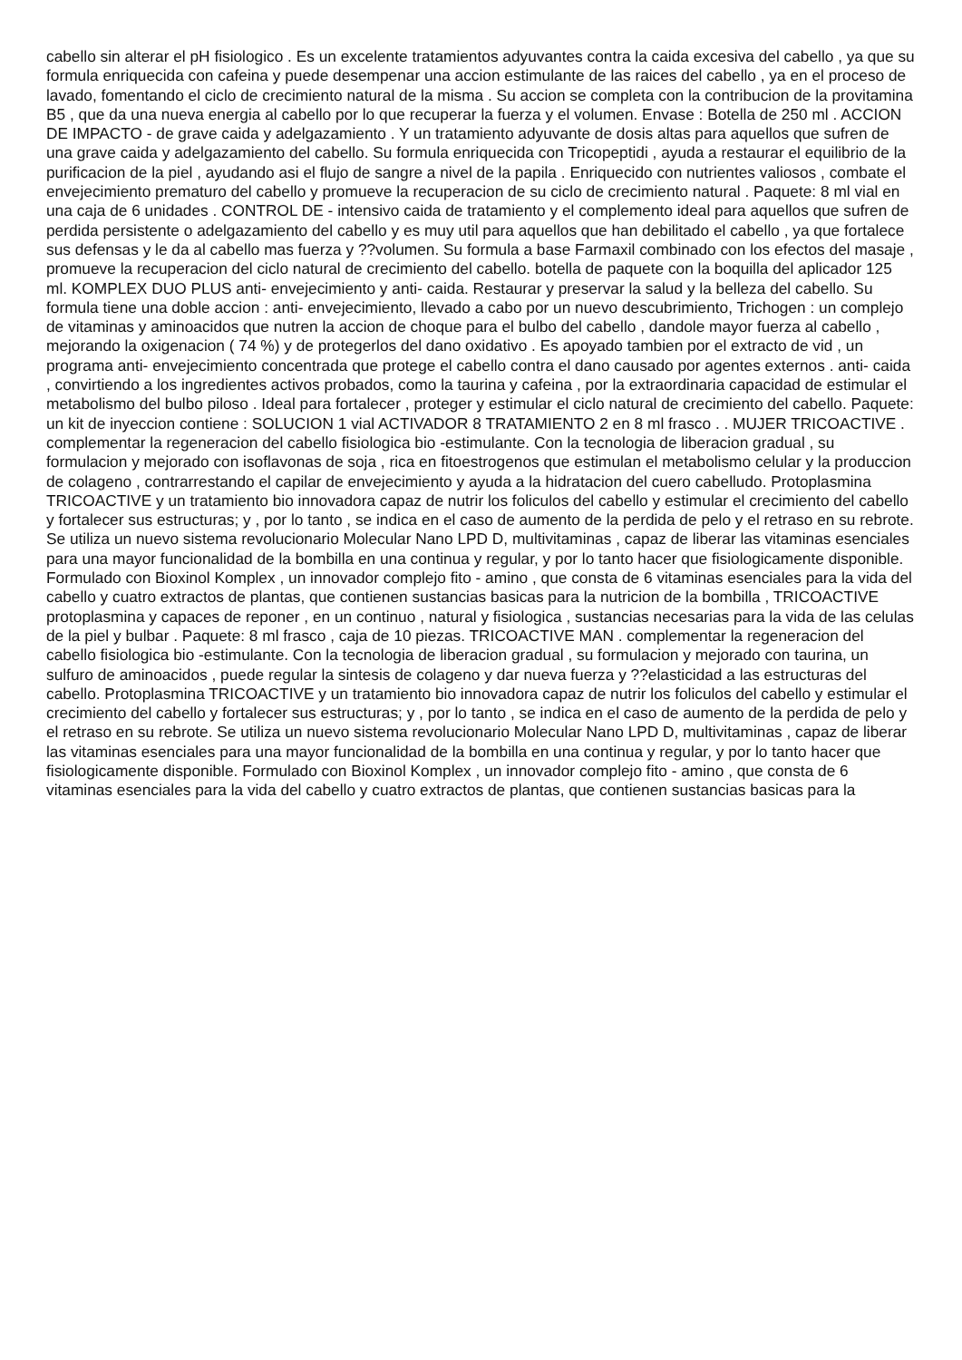cabello sin alterar el pH fisiologico . Es un excelente tratamientos adyuvantes contra la caida excesiva del cabello , ya que su formula enriquecida con cafeina y puede desempenar una accion estimulante de las raices del cabello , ya en el proceso de lavado, fomentando el ciclo de crecimiento natural de la misma . Su accion se completa con la contribucion de la provitamina B5 , que da una nueva energia al cabello por lo que recuperar la fuerza y el volumen. Envase : Botella de 250 ml . ACCION DE IMPACTO - de grave caida y adelgazamiento . Y un tratamiento adyuvante de dosis altas para aquellos que sufren de una grave caida y adelgazamiento del cabello. Su formula enriquecida con Tricopeptidi , ayuda a restaurar el equilibrio de la purificacion de la piel , ayudando asi el flujo de sangre a nivel de la papila . Enriquecido con nutrientes valiosos , combate el envejecimiento prematuro del cabello y promueve la recuperacion de su ciclo de crecimiento natural . Paquete: 8 ml vial en una caja de 6 unidades . CONTROL DE - intensivo caida de tratamiento y el complemento ideal para aquellos que sufren de perdida persistente o adelgazamiento del cabello y es muy util para aquellos que han debilitado el cabello , ya que fortalece sus defensas y le da al cabello mas fuerza y ??volumen. Su formula a base Farmaxil combinado con los efectos del masaje , promueve la recuperacion del ciclo natural de crecimiento del cabello. botella de paquete con la boquilla del aplicador 125 ml. KOMPLEX DUO PLUS anti- envejecimiento y anti- caida. Restaurar y preservar la salud y la belleza del cabello. Su formula tiene una doble accion : anti- envejecimiento, llevado a cabo por un nuevo descubrimiento, Trichogen : un complejo de vitaminas y aminoacidos que nutren la accion de choque para el bulbo del cabello , dandole mayor fuerza al cabello , mejorando la oxigenacion ( 74 %) y de protegerlos del dano oxidativo . Es apoyado tambien por el extracto de vid , un programa anti- envejecimiento concentrada que protege el cabello contra el dano causado por agentes externos . anti- caida , convirtiendo a los ingredientes activos probados, como la taurina y cafeina , por la extraordinaria capacidad de estimular el metabolismo del bulbo piloso . Ideal para fortalecer , proteger y estimular el ciclo natural de crecimiento del cabello. Paquete: un kit de inyeccion contiene : SOLUCION 1 vial ACTIVADOR 8 TRATAMIENTO 2 en 8 ml frasco . . MUJER TRICOACTIVE . complementar la regeneracion del cabello fisiologica bio -estimulante. Con la tecnologia de liberacion gradual , su formulacion y mejorado con isoflavonas de soja , rica en fitoestrogenos que estimulan el metabolismo celular y la produccion de colageno , contrarrestando el capilar de envejecimiento y ayuda a la hidratacion del cuero cabelludo. Protoplasmina TRICOACTIVE y un tratamiento bio innovadora capaz de nutrir los foliculos del cabello y estimular el crecimiento del cabello y fortalecer sus estructuras; y , por lo tanto , se indica en el caso de aumento de la perdida de pelo y el retraso en su rebrote. Se utiliza un nuevo sistema revolucionario Molecular Nano LPD D, multivitaminas , capaz de liberar las vitaminas esenciales para una mayor funcionalidad de la bombilla en una continua y regular, y por lo tanto hacer que fisiologicamente disponible. Formulado con Bioxinol Komplex , un innovador complejo fito - amino , que consta de 6 vitaminas esenciales para la vida del cabello y cuatro extractos de plantas, que contienen sustancias basicas para la nutricion de la bombilla , TRICOACTIVE protoplasmina y capaces de reponer , en un continuo , natural y fisiologica , sustancias necesarias para la vida de las celulas de la piel y bulbar . Paquete: 8 ml frasco , caja de 10 piezas. TRICOACTIVE MAN . complementar la regeneracion del cabello fisiologica bio -estimulante. Con la tecnologia de liberacion gradual , su formulacion y mejorado con taurina, un sulfuro de aminoacidos , puede regular la sintesis de colageno y dar nueva fuerza y ??elasticidad a las estructuras del cabello. Protoplasmina TRICOACTIVE y un tratamiento bio innovadora capaz de nutrir los foliculos del cabello y estimular el crecimiento del cabello y fortalecer sus estructuras; y , por lo tanto , se indica en el caso de aumento de la perdida de pelo y el retraso en su rebrote. Se utiliza un nuevo sistema revolucionario Molecular Nano LPD D, multivitaminas , capaz de liberar las vitaminas esenciales para una mayor funcionalidad de la bombilla en una continua y regular, y por lo tanto hacer que fisiologicamente disponible. Formulado con Bioxinol Komplex , un innovador complejo fito - amino , que consta de 6 vitaminas esenciales para la vida del cabello y cuatro extractos de plantas, que contienen sustancias basicas para la